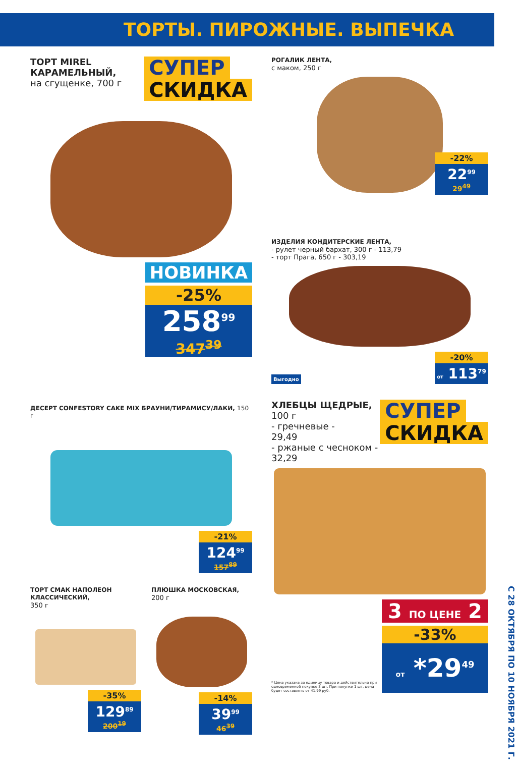ТОРТЫ. ПИРОЖНЫЕ. ВЫПЕЧКА
ТОРТ MIREL
КАРАМЕЛЬНЫЙ,
на сгущенке, 700 г
СУПЕР
СКИДКА
НОВИНКА
-25%
258<sup>99</sup>
347<sup>39</sup>
ДЕСЕРТ CONFESTORY CAKE MIX БРАУНИ/ТИРАМИСУ/ЛАКИ, 150 г
-21%
124<sup>99</sup>
157<sup>89</sup>
ТОРТ СМАК НАПОЛЕОН КЛАССИЧЕСКИЙ,
350 г
-35%
129<sup>89</sup>
200<sup>19</sup>
ПЛЮШКА МОСКОВСКАЯ,
200 г
-14%
39<sup>99</sup>
46<sup>39</sup>
РОГАЛИК ЛЕНТА,
с маком, 250 г
-22%
22<sup>99</sup>
29<sup>49</sup>
ИЗДЕЛИЯ КОНДИТЕРСКИЕ ЛЕНТА,
- рулет черный бархат, 300 г - 113,79
- торт Прага, 650 г - 303,19
Выгодно
-20%
от 113<sup>79</sup>
ХЛЕБЦЫ ЩЕДРЫЕ, 100 г
- гречневые -
29,49
- ржаные с чесноком -
32,29
СУПЕР
СКИДКА
* Цена указана за единицу товара и действительна при одновременной покупке 3 шт. При покупке 1 шт. цена будет составлять от 41.99 руб.
3 ПО ЦЕНЕ 2
-33%
от *29<sup>49</sup>
С 28 ОКТЯБРЯ ПО 10 НОЯБРЯ 2021 Г.